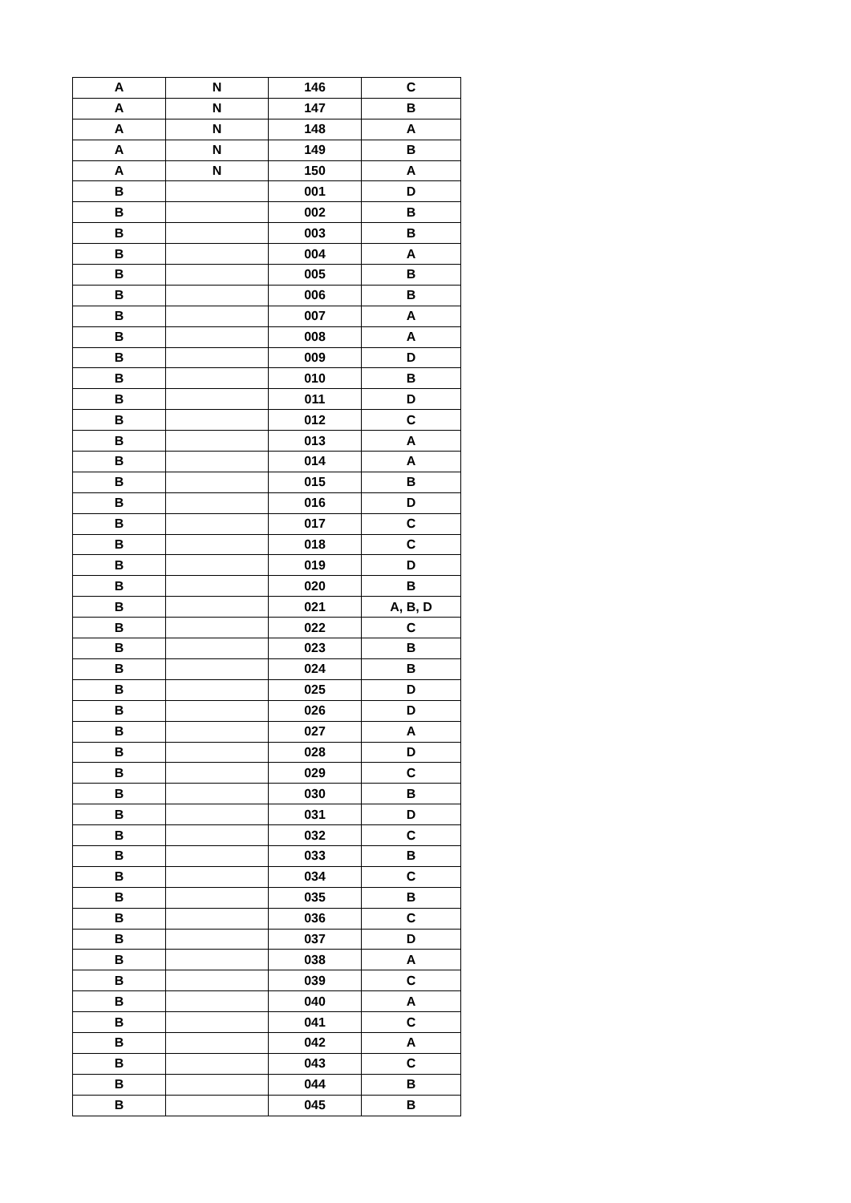| A | N | 146 | C |
| A | N | 147 | B |
| A | N | 148 | A |
| A | N | 149 | B |
| A | N | 150 | A |
| B | | 001 | D |
| B | | 002 | B |
| B | | 003 | B |
| B | | 004 | A |
| B | | 005 | B |
| B | | 006 | B |
| B | | 007 | A |
| B | | 008 | A |
| B | | 009 | D |
| B | | 010 | B |
| B | | 011 | D |
| B | | 012 | C |
| B | | 013 | A |
| B | | 014 | A |
| B | | 015 | B |
| B | | 016 | D |
| B | | 017 | C |
| B | | 018 | C |
| B | | 019 | D |
| B | | 020 | B |
| B | | 021 | A, B, D |
| B | | 022 | C |
| B | | 023 | B |
| B | | 024 | B |
| B | | 025 | D |
| B | | 026 | D |
| B | | 027 | A |
| B | | 028 | D |
| B | | 029 | C |
| B | | 030 | B |
| B | | 031 | D |
| B | | 032 | C |
| B | | 033 | B |
| B | | 034 | C |
| B | | 035 | B |
| B | | 036 | C |
| B | | 037 | D |
| B | | 038 | A |
| B | | 039 | C |
| B | | 040 | A |
| B | | 041 | C |
| B | | 042 | A |
| B | | 043 | C |
| B | | 044 | B |
| B | | 045 | B |